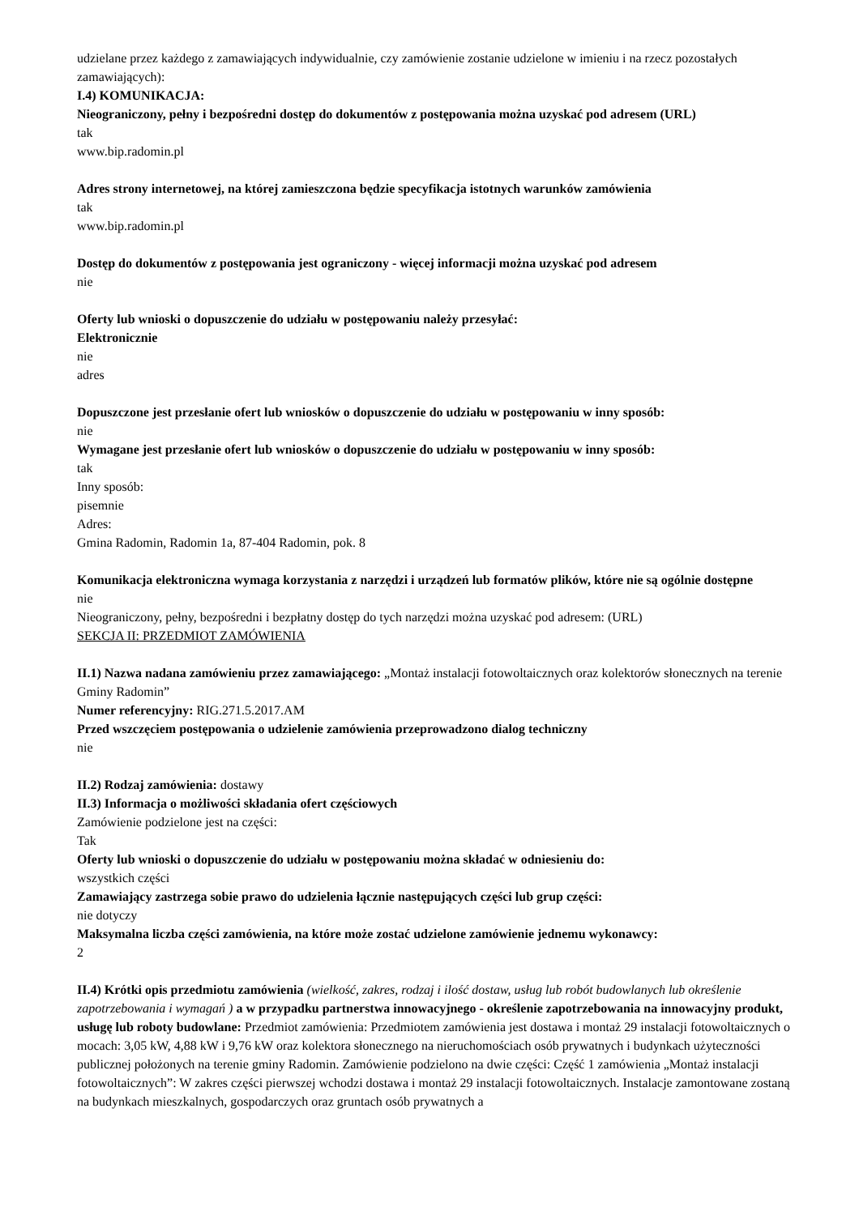udzielane przez każdego z zamawiających indywidualnie, czy zamówienie zostanie udzielone w imieniu i na rzecz pozostałych zamawiających):
I.4) KOMUNIKACJA:
Nieograniczony, pełny i bezpośredni dostęp do dokumentów z postępowania można uzyskać pod adresem (URL)
tak
www.bip.radomin.pl
Adres strony internetowej, na której zamieszczona będzie specyfikacja istotnych warunków zamówienia
tak
www.bip.radomin.pl
Dostęp do dokumentów z postępowania jest ograniczony - więcej informacji można uzyskać pod adresem
nie
Oferty lub wnioski o dopuszczenie do udziału w postępowaniu należy przesyłać:
Elektronicznie
nie
adres
Dopuszczone jest przesłanie ofert lub wniosków o dopuszczenie do udziału w postępowaniu w inny sposób:
nie
Wymagane jest przesłanie ofert lub wniosków o dopuszczenie do udziału w postępowaniu w inny sposób:
tak
Inny sposób:
pisemnie
Adres:
Gmina Radomin, Radomin 1a, 87-404 Radomin, pok. 8
Komunikacja elektroniczna wymaga korzystania z narzędzi i urządzeń lub formatów plików, które nie są ogólnie dostępne
nie
Nieograniczony, pełny, bezpośredni i bezpłatny dostęp do tych narzędzi można uzyskać pod adresem: (URL)
SEKCJA II: PRZEDMIOT ZAMÓWIENIA
II.1) Nazwa nadana zamówieniu przez zamawiającego: „Montaż instalacji fotowoltaicznych oraz kolektorów słonecznych na terenie Gminy Radomin”
Numer referencyjny: RIG.271.5.2017.AM
Przed wszczęciem postępowania o udzielenie zamówienia przeprowadzono dialog techniczny
nie
II.2) Rodzaj zamówienia: dostawy
II.3) Informacja o możliwości składania ofert częściowych
Zamówienie podzielone jest na części:
Tak
Oferty lub wnioski o dopuszczenie do udziału w postępowaniu można składać w odniesieniu do:
wszystkich części
Zamawiający zastrzega sobie prawo do udzielenia łącznie następujących części lub grup części:
nie dotyczy
Maksymalna liczba części zamówienia, na które może zostać udzielone zamówienie jednemu wykonawcy:
2
II.4) Krótki opis przedmiotu zamówienia (wielkość, zakres, rodzaj i ilość dostaw, usług lub robót budowlanych lub określenie zapotrzebowania i wymagań ) a w przypadku partnerstwa innowacyjnego - określenie zapotrzebowania na innowacyjny produkt, usługę lub roboty budowlane: Przedmiot zamówienia: Przedmiotem zamówienia jest dostawa i montaż 29 instalacji fotowoltaicznych o mocach: 3,05 kW, 4,88 kW i 9,76 kW oraz kolektora słonecznego na nieruchomościach osób prywatnych i budynkach użyteczności publicznej położonych na terenie gminy Radomin. Zamówienie podzielono na dwie części: Część 1 zamówienia „Montaż instalacji fotowoltaicznych”: W zakres części pierwszej wchodzi dostawa i montaż 29 instalacji fotowoltaicznych. Instalacje zamontowane zostaną na budynkach mieszkalnych, gospodarczych oraz gruntach osób prywatnych a